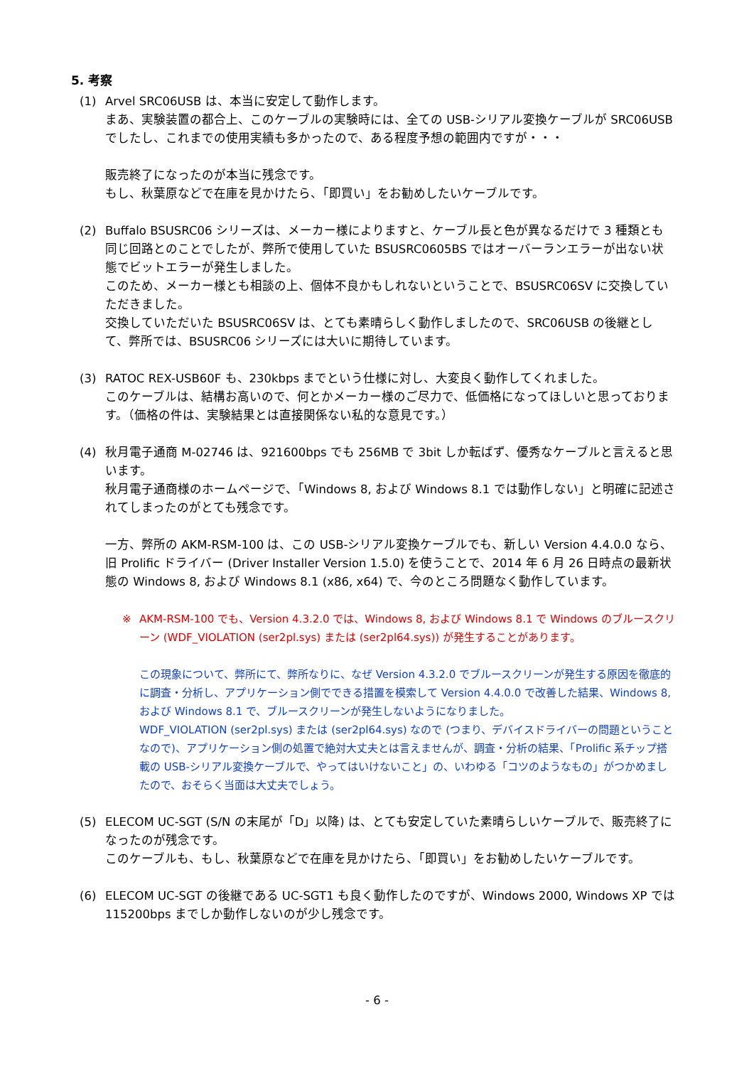5. 考察
(1) Arvel SRC06USB は、本当に安定して動作します。
まあ、実験装置の都合上、このケーブルの実験時には、全ての USB-シリアル変換ケーブルが SRC06USB でしたし、これまでの使用実績も多かったので、ある程度予想の範囲内ですが・・・
販売終了になったのが本当に残念です。
もし、秋葉原などで在庫を見かけたら、「即買い」をお勧めしたいケーブルです。
(2) Buffalo BSUSRC06 シリーズは、メーカー様によりますと、ケーブル長と色が異なるだけで 3 種類とも同じ回路とのことでしたが、弊所で使用していた BSUSRC0605BS ではオーバーランエラーが出ない状態でビットエラーが発生しました。
このため、メーカー様とも相談の上、個体不良かもしれないということで、BSUSRC06SV に交換していただきました。
交換していただいた BSUSRC06SV は、とても素晴らしく動作しましたので、SRC06USB の後継として、弊所では、BSUSRC06 シリーズには大いに期待しています。
(3) RATOC REX-USB60F も、230kbps までという仕様に対し、大変良く動作してくれました。
このケーブルは、結構お高いので、何とかメーカー様のご尽力で、低価格になってほしいと思っております。（価格の件は、実験結果とは直接関係ない私的な意見です。）
(4) 秋月電子通商 M-02746 は、921600bps でも 256MB で 3bit しか転ばず、優秀なケーブルと言えると思います。
秋月電子通商様のホームページで、「Windows 8, および Windows 8.1 では動作しない」と明確に記述されてしまったのがとても残念です。
一方、弊所の AKM-RSM-100 は、この USB-シリアル変換ケーブルでも、新しい Version 4.4.0.0 なら、旧 Prolific ドライバー (Driver Installer Version 1.5.0) を使うことで、2014 年 6 月 26 日時点の最新状態の Windows 8, および Windows 8.1 (x86, x64) で、今のところ問題なく動作しています。
※ AKM-RSM-100 でも、Version 4.3.2.0 では、Windows 8, および Windows 8.1 で Windows のブルースクリーン (WDF_VIOLATION (ser2pl.sys) または (ser2pl64.sys)) が発生することがあります。
この現象について、弊所にて、弊所なりに、なぜ Version 4.3.2.0 でブルースクリーンが発生する原因を徹底的に調査・分析し、アプリケーション側でできる措置を模索して Version 4.4.0.0 で改善した結果、Windows 8, および Windows 8.1 で、ブルースクリーンが発生しないようになりました。
WDF_VIOLATION (ser2pl.sys) または (ser2pl64.sys) なので (つまり、デバイスドライバーの問題ということなので)、アプリケーション側の処置で絶対大丈夫とは言えませんが、調査・分析の結果、「Prolific 系チップ搭載の USB-シリアル変換ケーブルで、やってはいけないこと」の、いわゆる「コツのようなもの」がつかめましたので、おそらく当面は大丈夫でしょう。
(5) ELECOM UC-SGT (S/N の末尾が「D」以降) は、とても安定していた素晴らしいケーブルで、販売終了になったのが残念です。
このケーブルも、もし、秋葉原などで在庫を見かけたら、「即買い」をお勧めしたいケーブルです。
(6) ELECOM UC-SGT の後継である UC-SGT1 も良く動作したのですが、Windows 2000, Windows XP では 115200bps までしか動作しないのが少し残念です。
- 6 -